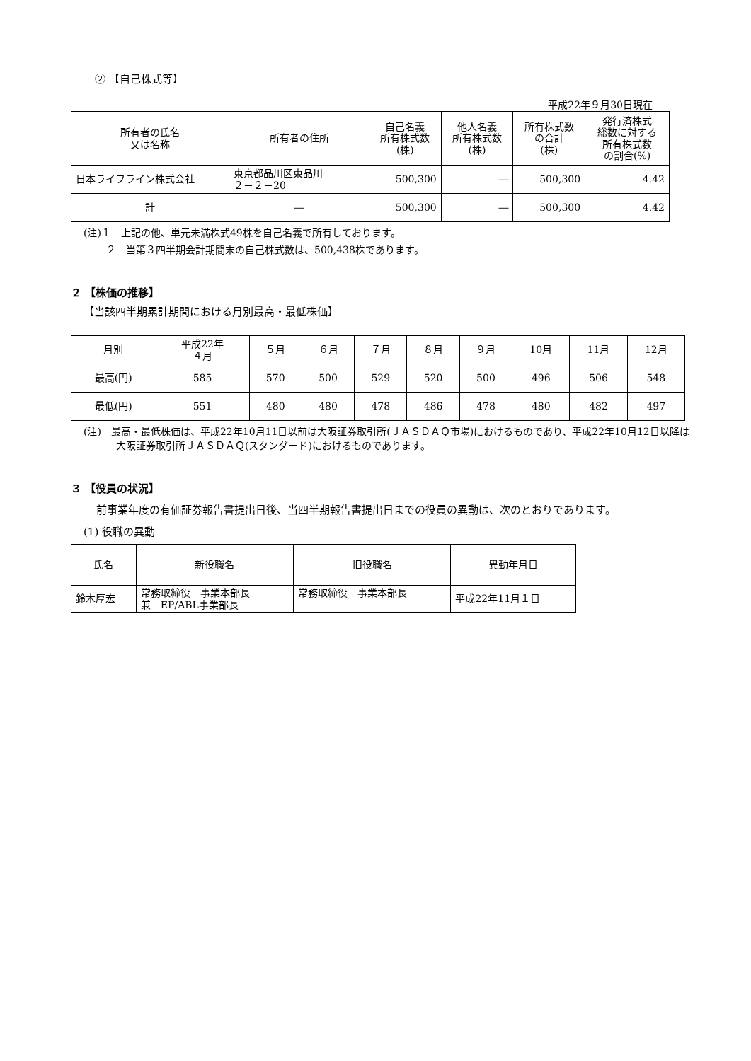② 【自己株式等】
平成22年９月30日現在
| 所有者の氏名 又は名称 | 所有者の住所 | 自己名義 所有株式数 (株) | 他人名義 所有株式数 (株) | 所有株式数 の合計 (株) | 発行済株式 総数に対する 所有株式数 の割合(%) |
| --- | --- | --- | --- | --- | --- |
| 日本ライフライン株式会社 | 東京都品川区東品川 ２－２－20 | 500,300 | ― | 500,300 | 4.42 |
| 計 | ― | 500,300 | ― | 500,300 | 4.42 |
(注)１　上記の他、単元未満株式49株を自己名義で所有しております。
２　当第３四半期会計期間末の自己株式数は、500,438株であります。
２ 【株価の推移】
【当該四半期累計期間における月別最高・最低株価】
| 月別 | 平成22年 ４月 | ５月 | ６月 | ７月 | ８月 | ９月 | 10月 | 11月 | 12月 |
| 最高(円) | 585 | 570 | 500 | 529 | 520 | 500 | 496 | 506 | 548 |
| 最低(円) | 551 | 480 | 480 | 478 | 486 | 478 | 480 | 482 | 497 |
(注)　最高・最低株価は、平成22年10月11日以前は大阪証券取引所(ＪＡＳＤＡＱ市場)におけるものであり、平成22年10月12日以降は大阪証券取引所ＪＡＳＤＡＱ(スタンダード)におけるものであります。
３ 【役員の状況】
前事業年度の有価証券報告書提出日後、当四半期報告書提出日までの役員の異動は、次のとおりであります。
(1) 役職の異動
| 氏名 | 新役職名 | 旧役職名 | 異動年月日 |
| 鈴木厚宏 | 常務取締役 事業本部長 兼 EP/ABL事業部長 | 常務取締役 事業本部長 | 平成22年11月１日 |